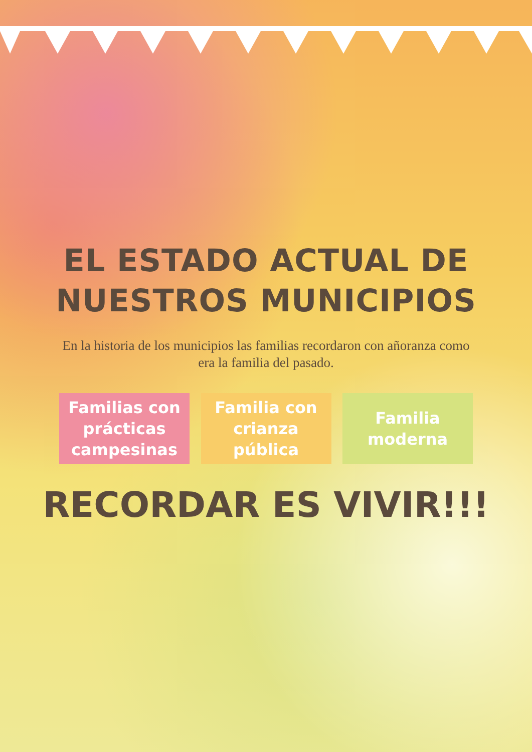EL ESTADO ACTUAL DE
NUESTROS MUNICIPIOS
En la historia de los municipios las familias recordaron con añoranza como era la familia del pasado.
Familias con prácticas campesinas
Familia con crianza pública
Familia moderna
RECORDAR ES VIVIR!!!